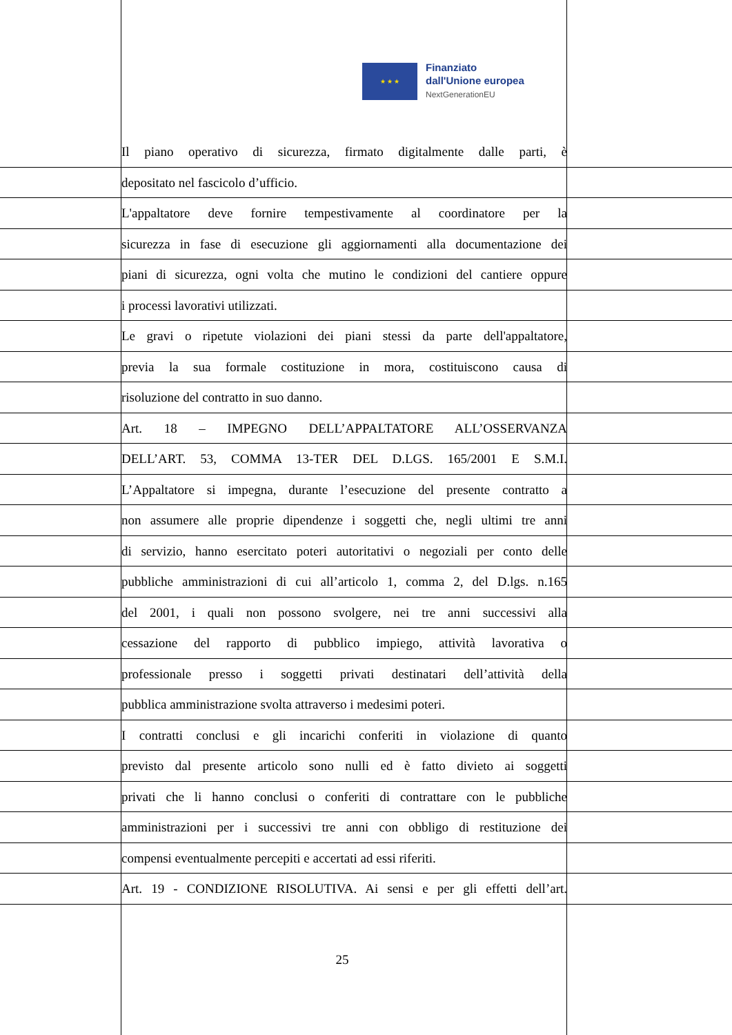★ ★ ★
Finanziato
dall'Unione europea
NextGenerationEU
Il piano operativo di sicurezza, firmato digitalmente dalle parti, è
depositato nel fascicolo d’ufficio.
L'appaltatore deve fornire tempestivamente al coordinatore per la
sicurezza in fase di esecuzione gli aggiornamenti alla documentazione dei
piani di sicurezza, ogni volta che mutino le condizioni del cantiere oppure
i processi lavorativi utilizzati.
Le gravi o ripetute violazioni dei piani stessi da parte dell'appaltatore,
previa la sua formale costituzione in mora, costituiscono causa di
risoluzione del contratto in suo danno.
Art. 18 – IMPEGNO DELL’APPALTATORE ALL’OSSERVANZA
DELL’ART. 53, COMMA 13-TER DEL D.LGS. 165/2001 E S.M.I.
L’Appaltatore si impegna, durante l’esecuzione del presente contratto a
non assumere alle proprie dipendenze i soggetti che, negli ultimi tre anni
di servizio, hanno esercitato poteri autoritativi o negoziali per conto delle
pubbliche amministrazioni di cui all’articolo 1, comma 2, del D.lgs. n.165
del 2001, i quali non possono svolgere, nei tre anni successivi alla
cessazione del rapporto di pubblico impiego, attività lavorativa o
professionale presso i soggetti privati destinatari dell’attività della
pubblica amministrazione svolta attraverso i medesimi poteri.
I contratti conclusi e gli incarichi conferiti in violazione di quanto
previsto dal presente articolo sono nulli ed è fatto divieto ai soggetti
privati che li hanno conclusi o conferiti di contrattare con le pubbliche
amministrazioni per i successivi tre anni con obbligo di restituzione dei
compensi eventualmente percepiti e accertati ad essi riferiti.
Art. 19 - CONDIZIONE RISOLUTIVA. Ai sensi e per gli effetti dell’art.
25